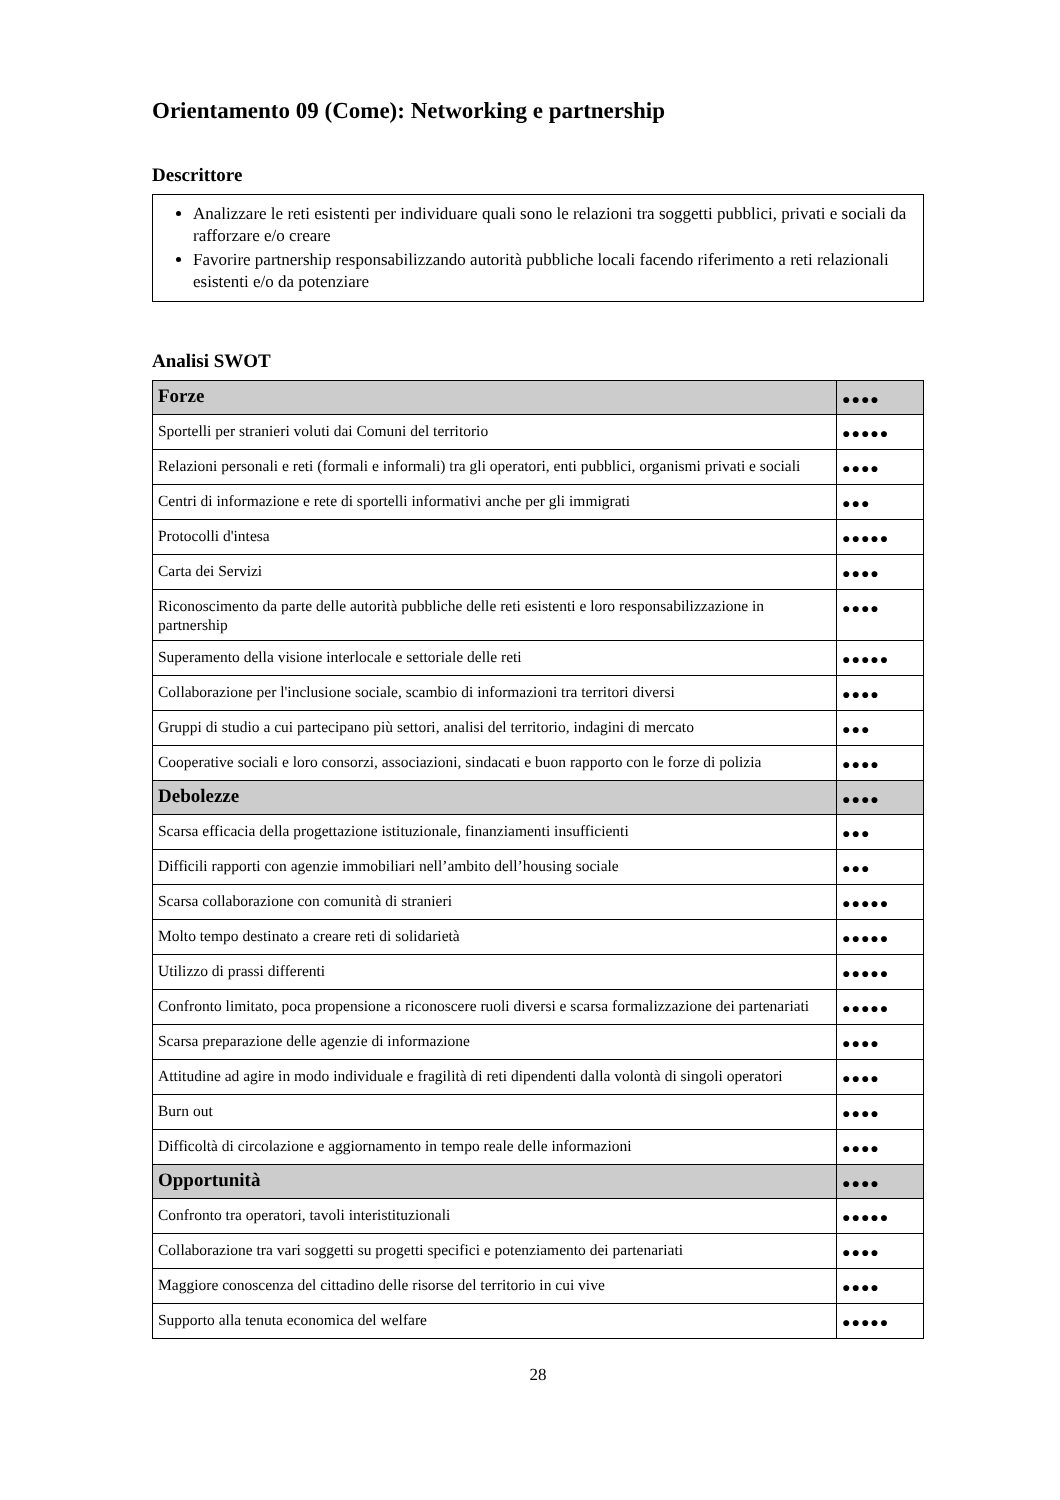Orientamento 09 (Come): Networking e partnership
Descrittore
Analizzare le reti esistenti per individuare quali sono le relazioni tra soggetti pubblici, privati e sociali da rafforzare e/o creare
Favorire partnership responsabilizzando autorità pubbliche locali facendo riferimento a reti relazionali esistenti e/o da potenziare
Analisi SWOT
| Forze | ●●●● |
| --- | --- |
| Sportelli per stranieri voluti dai Comuni del territorio | ●●●●● |
| Relazioni personali e reti (formali e informali) tra gli operatori, enti pubblici, organismi privati e sociali | ●●●● |
| Centri di informazione e rete di sportelli informativi anche per gli immigrati | ●●● |
| Protocolli d'intesa | ●●●●● |
| Carta dei Servizi | ●●●● |
| Riconoscimento da parte delle autorità pubbliche delle reti esistenti e loro responsabilizzazione in partnership | ●●●● |
| Superamento della visione interlocale e settoriale delle reti | ●●●●● |
| Collaborazione per l'inclusione sociale, scambio di informazioni tra territori diversi | ●●●● |
| Gruppi di studio a cui partecipano più settori, analisi del territorio, indagini di mercato | ●●● |
| Cooperative sociali e loro consorzi, associazioni, sindacati e buon rapporto con le forze di polizia | ●●●● |
| Debolezze | ●●●● |
| Scarsa efficacia della progettazione istituzionale, finanziamenti insufficienti | ●●● |
| Difficili rapporti con agenzie immobiliari nell’ambito dell’housing sociale | ●●● |
| Scarsa collaborazione con comunità di stranieri | ●●●●● |
| Molto tempo destinato a creare reti di solidarietà | ●●●●● |
| Utilizzo di prassi differenti | ●●●●● |
| Confronto limitato, poca propensione a riconoscere ruoli diversi e scarsa formalizzazione dei partenariati | ●●●●● |
| Scarsa preparazione delle agenzie di informazione | ●●●● |
| Attitudine ad agire in modo individuale e fragilità di reti dipendenti dalla volontà di singoli operatori | ●●●● |
| Burn out | ●●●● |
| Difficoltà di circolazione e aggiornamento in tempo reale delle informazioni | ●●●● |
| Opportunità | ●●●● |
| Confronto tra operatori, tavoli interistituzionali | ●●●●● |
| Collaborazione tra vari soggetti su progetti specifici e potenziamento dei partenariati | ●●●● |
| Maggiore conoscenza del cittadino delle risorse del territorio in cui vive | ●●●● |
| Supporto alla tenuta economica del welfare | ●●●●● |
28